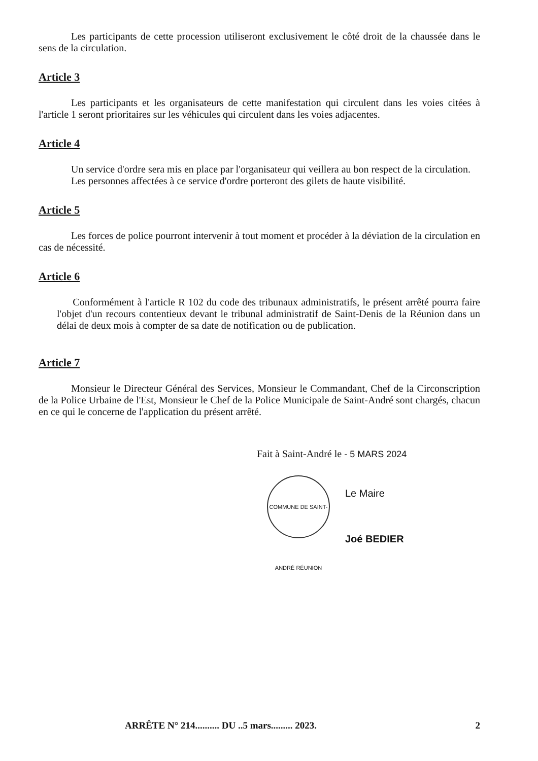Les participants de cette procession utiliseront exclusivement le côté droit de la chaussée dans le sens de la circulation.
Article 3
Les participants et les organisateurs de cette manifestation qui circulent dans les voies citées à l'article 1 seront prioritaires sur les véhicules qui circulent dans les voies adjacentes.
Article 4
Un service d'ordre sera mis en place par l'organisateur qui veillera au bon respect de la circulation.
Les personnes affectées à ce service d'ordre porteront des gilets de haute visibilité.
Article 5
Les forces de police pourront intervenir à tout moment et procéder à la déviation de la circulation en cas de nécessité.
Article 6
Conformément à l'article R 102 du code des tribunaux administratifs, le présent arrêté pourra faire l'objet d'un recours contentieux devant le tribunal administratif de Saint-Denis de la Réunion dans un délai de deux mois à compter de sa date de notification ou de publication.
Article 7
Monsieur le Directeur Général des Services, Monsieur le Commandant, Chef de la Circonscription de la Police Urbaine de l'Est, Monsieur le Chef de la Police Municipale de Saint-André sont chargés, chacun en ce qui le concerne de l'application du présent arrêté.
Fait à Saint-André le - 5 MARS 2024
COMMUNE DE SAINT-ANDRÉ RÉUNION
Le Maire
Joé BEDIER
ARRÊTE N° 214.......... DU ..5 mars......... 2023. 2